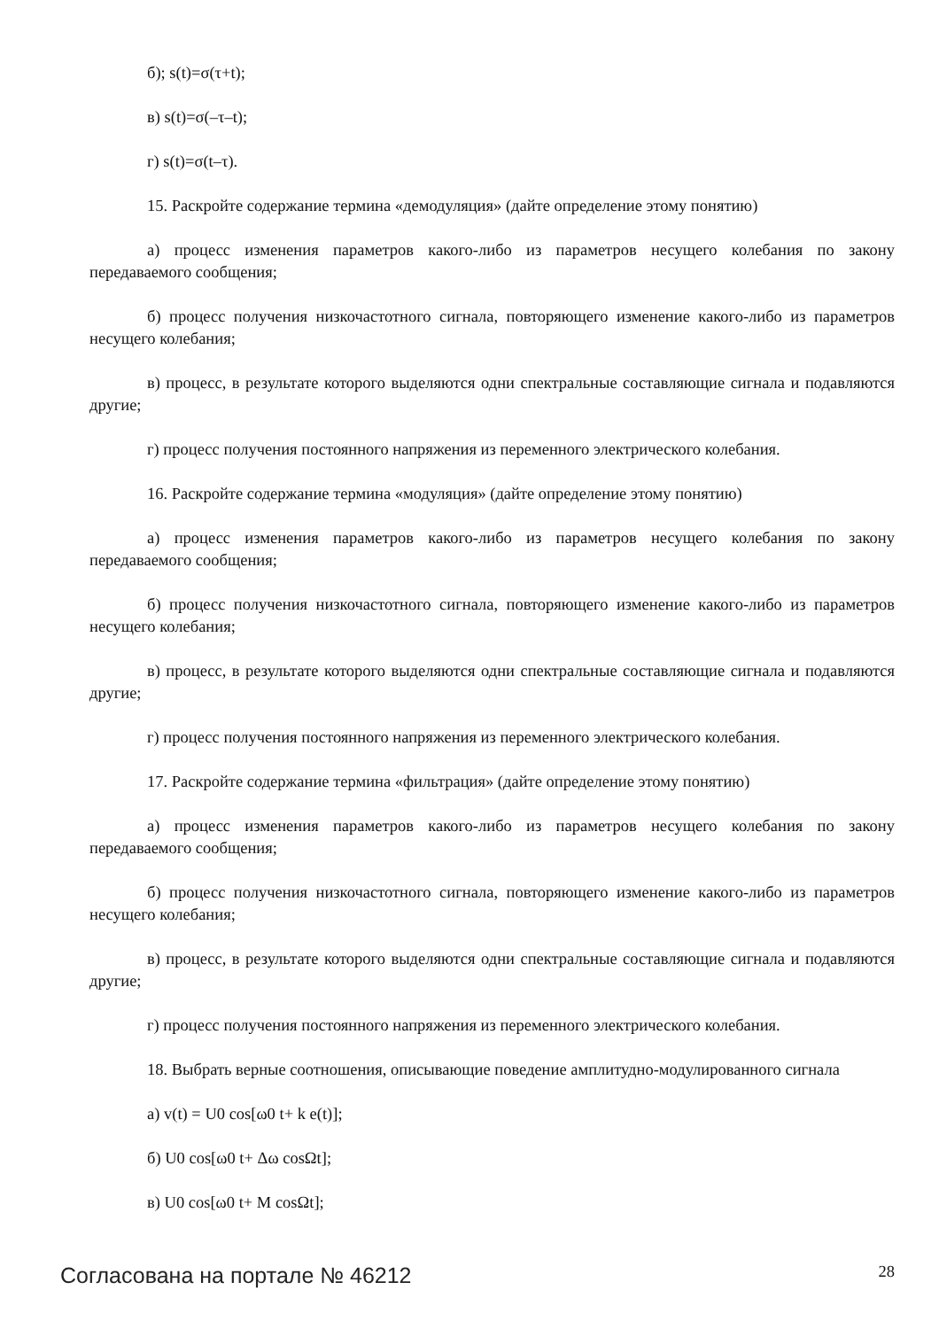б); s(t)=σ(τ+t);
в) s(t)=σ(–τ–t);
г) s(t)=σ(t–τ).
15. Раскройте содержание термина «демодуляция» (дайте определение этому понятию)
а) процесс изменения параметров какого-либо из параметров несущего колебания по закону передаваемого сообщения;
б) процесс получения низкочастотного сигнала, повторяющего изменение какого-либо из параметров несущего колебания;
в) процесс, в результате которого выделяются одни спектральные составляющие сигнала и подавляются другие;
г) процесс получения постоянного напряжения из переменного электрического колебания.
16. Раскройте содержание термина «модуляция» (дайте определение этому понятию)
а) процесс изменения параметров какого-либо из параметров несущего колебания по закону передаваемого сообщения;
б) процесс получения низкочастотного сигнала, повторяющего изменение какого-либо из параметров несущего колебания;
в) процесс, в результате которого выделяются одни спектральные составляющие сигнала и подавляются другие;
г) процесс получения постоянного напряжения из переменного электрического колебания.
17. Раскройте содержание термина «фильтрация» (дайте определение этому понятию)
а) процесс изменения параметров какого-либо из параметров несущего колебания по закону передаваемого сообщения;
б) процесс получения низкочастотного сигнала, повторяющего изменение какого-либо из параметров несущего колебания;
в) процесс, в результате которого выделяются одни спектральные составляющие сигнала и подавляются другие;
г) процесс получения постоянного напряжения из переменного электрического колебания.
18. Выбрать верные соотношения, описывающие поведение амплитудно-модулированного сигнала
а) v(t) = U0 cos[ω0 t+ k e(t)];
б) U0 cos[ω0 t+ Δω cosΩt];
в) U0 cos[ω0 t+ M cosΩt];
Согласована на портале № 46212 28